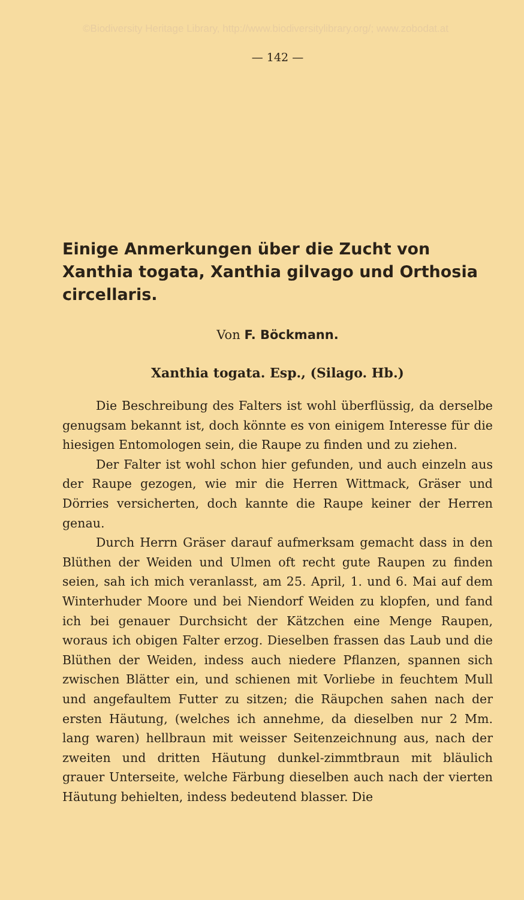©Biodiversity Heritage Library, http://www.biodiversitylibrary.org/; www.zobodat.at
— 142 —
Einige Anmerkungen über die Zucht von Xanthia togata, Xanthia gilvago und Orthosia circellaris.
Von F. Böckmann.
Xanthia togata. Esp., (Silago. Hb.)
Die Beschreibung des Falters ist wohl überflüssig, da derselbe genugsam bekannt ist, doch könnte es von einigem Interesse für die hiesigen Entomologen sein, die Raupe zu finden und zu ziehen.
Der Falter ist wohl schon hier gefunden, und auch einzeln aus der Raupe gezogen, wie mir die Herren Wittmack, Gräser und Dörries versicherten, doch kannte die Raupe keiner der Herren genau.
Durch Herrn Gräser darauf aufmerksam gemacht dass in den Blüthen der Weiden und Ulmen oft recht gute Raupen zu finden seien, sah ich mich veranlasst, am 25. April, 1. und 6. Mai auf dem Winterhuder Moore und bei Niendorf Weiden zu klopfen, und fand ich bei genauer Durchsicht der Kätzchen eine Menge Raupen, woraus ich obigen Falter erzog. Dieselben frassen das Laub und die Blüthen der Weiden, indess auch niedere Pflanzen, spannen sich zwischen Blätter ein, und schienen mit Vorliebe in feuchtem Mull und angefaultem Futter zu sitzen; die Räupchen sahen nach der ersten Häutung, (welches ich annehme, da dieselben nur 2 Mm. lang waren) hellbraun mit weisser Seitenzeichnung aus, nach der zweiten und dritten Häutung dunkel-zimmtbraun mit bläulich grauer Unterseite, welche Färbung dieselben auch nach der vierten Häutung behielten, indess bedeutend blasser. Die